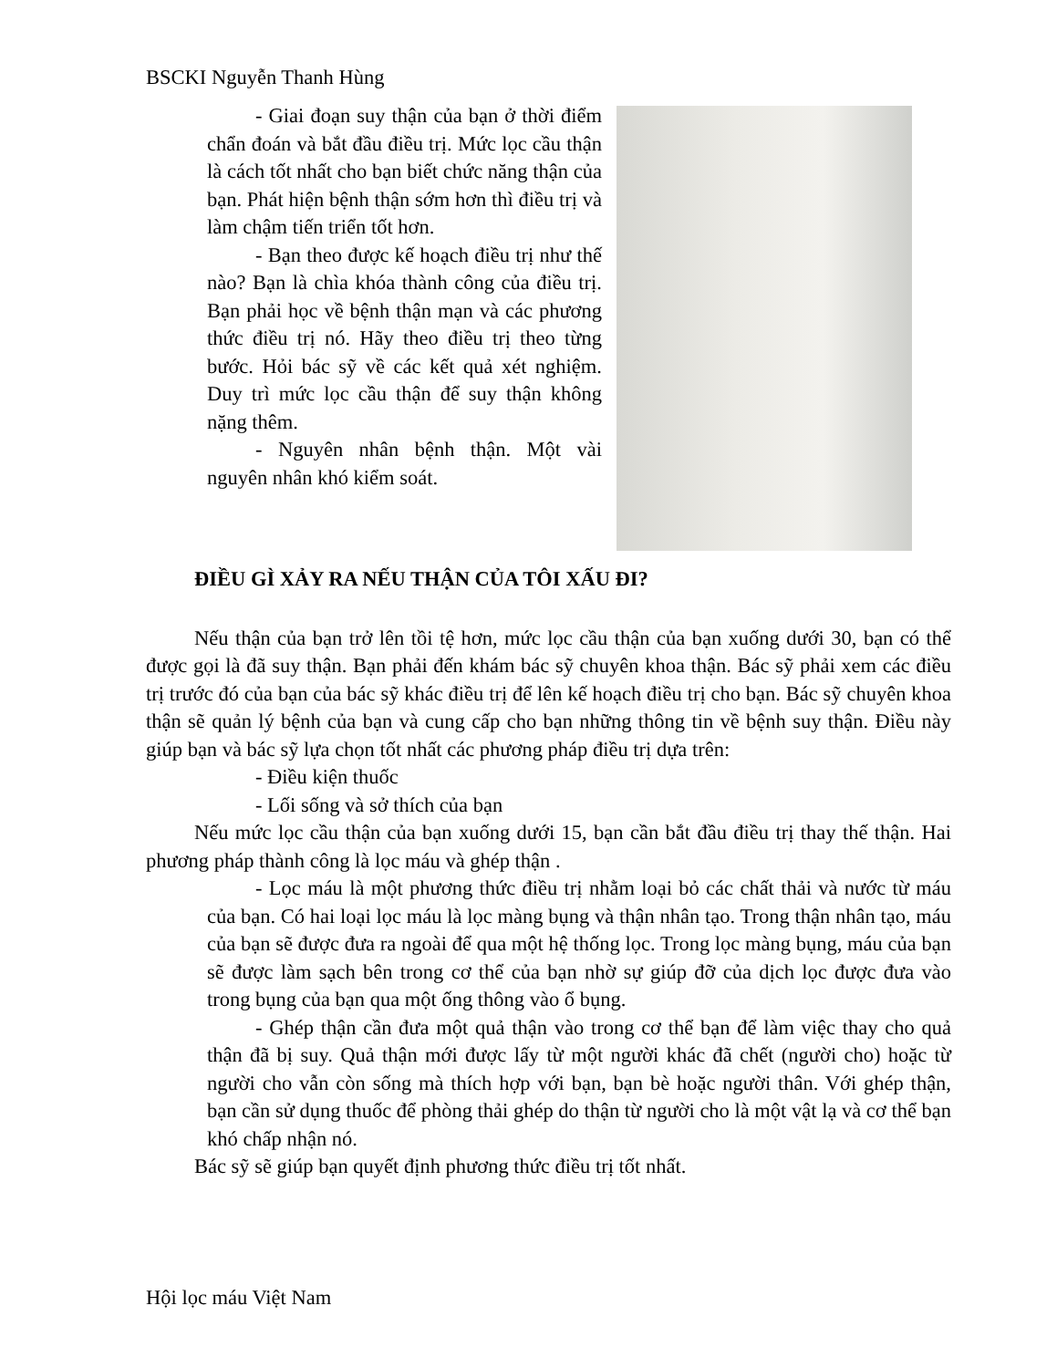BSCKI Nguyễn Thanh Hùng
- Giai đoạn suy thận của bạn ở thời điểm chẩn đoán và bắt đầu điều trị. Mức lọc cầu thận là cách tốt nhất cho bạn biết chức năng thận của bạn. Phát hiện bệnh thận sớm hơn thì điều trị và làm chậm tiến triển tốt hơn.
- Bạn theo được kế hoạch điều trị như thế nào? Bạn là chìa khóa thành công của điều trị. Bạn phải học về bệnh thận mạn và các phương thức điều trị nó. Hãy theo điều trị theo từng bước. Hỏi bác sỹ về các kết quả xét nghiệm. Duy trì mức lọc cầu thận để suy thận không nặng thêm.
- Nguyên nhân bệnh thận. Một vài nguyên nhân khó kiểm soát.
ĐIỀU GÌ XẢY RA NẾU THẬN CỦA TÔI XẤU ĐI?
Nếu thận của bạn trở lên tồi tệ hơn, mức lọc cầu thận của bạn xuống dưới 30, bạn có thể được gọi là đã suy thận. Bạn phải đến khám bác sỹ chuyên khoa thận. Bác sỹ phải xem các điều trị trước đó của bạn của bác sỹ khác điều trị để lên kế hoạch điều trị cho bạn. Bác sỹ chuyên khoa thận sẽ quản lý bệnh của bạn và cung cấp cho bạn những thông tin về bệnh suy thận. Điều này giúp bạn và bác sỹ lựa chọn tốt nhất các phương pháp điều trị dựa trên:
- Điều kiện thuốc
- Lối sống và sở thích của bạn
Nếu mức lọc cầu thận của bạn xuống dưới 15, bạn cần bắt đầu điều trị thay thế thận. Hai phương pháp thành công là lọc máu và ghép thận .
- Lọc máu là một phương thức điều trị nhằm loại bỏ các chất thải và nước từ máu của bạn. Có hai loại lọc máu là lọc màng bụng và thận nhân tạo. Trong thận nhân tạo, máu của bạn sẽ được đưa ra ngoài để qua một hệ thống lọc. Trong lọc màng bụng, máu của bạn sẽ được làm sạch bên trong cơ thể của bạn nhờ sự giúp đỡ của dịch lọc được đưa vào trong bụng của bạn qua một ống thông vào ổ bụng.
- Ghép thận cần đưa một quả thận vào trong cơ thể bạn để làm việc thay cho quả thận đã bị suy. Quả thận mới được lấy từ một người khác đã chết (người cho) hoặc từ người cho vẫn còn sống mà thích hợp với bạn, bạn bè hoặc người thân. Với ghép thận, bạn cần sử dụng thuốc để phòng thải ghép do thận từ người cho là một vật lạ và cơ thể bạn khó chấp nhận nó.
Bác sỹ sẽ giúp bạn quyết định phương thức điều trị tốt nhất.
Hội lọc máu Việt Nam